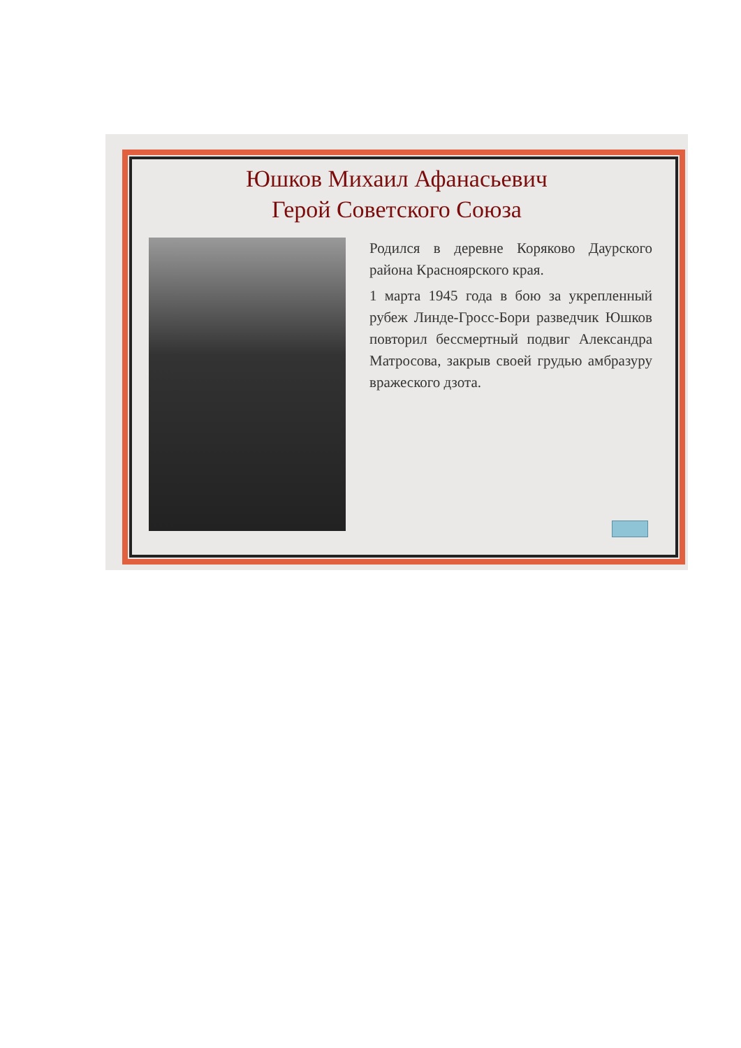Юшков Михаил Афанасьевич
Герой Советского Союза
Родился в деревне Коряково Даурского района Красноярского края.
1 марта 1945 года в бою за укрепленный рубеж Линде-Гросс-Бори разведчик Юшков повторил бессмертный подвиг Александра Матросова, закрыв своей грудью амбразуру вражеского дзота.